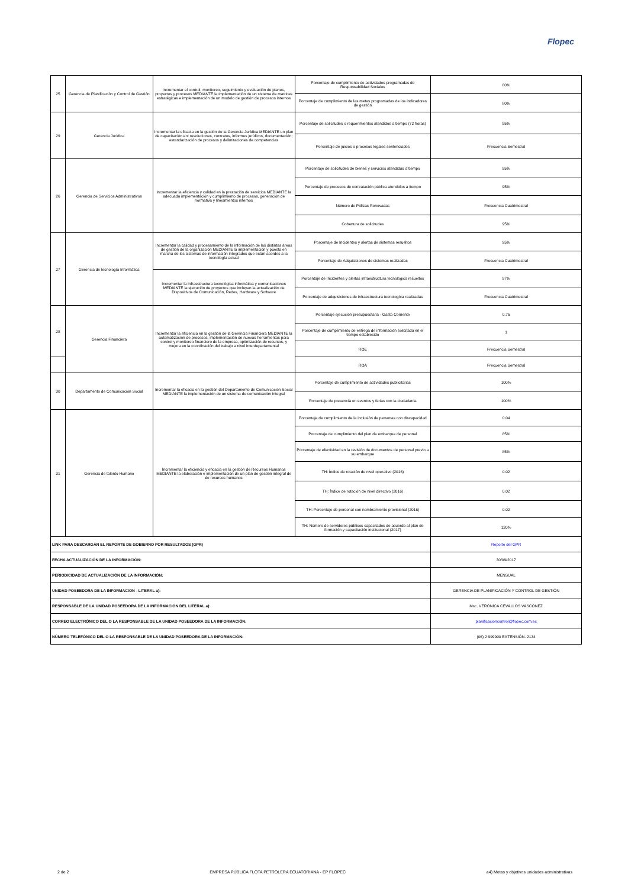Flopec
| 25 | Gerencia de Planificación y Control de Gestión | Incrementar el control, monitoreo, seguimiento y evaluación de planes, proyectos y procesos MEDIANTE la implementación de un sistema de matrices estratégicas e implementación de un modelo de gestión de procesos internos | Porcentaje de cumplimiento de actividades programadas de Responsabilidad Socialos | 80% |
| | | | Porcentaje de cumplimiento de las metas programadas de los indicadores de gestión | 80% |
| 29 | Gerencia Jurídica | Incrementar la eficacia en la gestión de la Gerencia Jurídica MEDIANTE un plan de capacitaciòn en: resoluciones, contratos, informes jurídicos, documentación; estandarización de procesos y delimitaciones de competencias | Porcentaje de solicitudes o requerimientos atendidos a tiempo (72 horas) | 95% |
| | | | Porcentaje de juicios o procesos legales sentenciados | Frecuencia Semestral |
| 26 | Gerencia de Servicios Administrativos | Incrementar la eficiencia y calidad en la prestación de servicios MEDIANTE la adecuada implementación y cumplimiento de procesos, generaciòn de normativa y lineamientos internos | Porcentaje de solicitudes de bienes y servicios atendidas a tiempo | 95% |
| | | | Porcentaje de procesos de contratación pública atendidos a tiempo | 95% |
| | | | Número de Pólizas Renovadas | Frecuencia Cuatrimestral |
| | | | Cobertura de solicitudes | 95% |
| 27 | Gerencia de tecnología Informática | Incrementar la calidad y procesamiento de la información de las distintas áreas de gestión de la organización MEDIANTE la implementación y puesta en marcha de los sistemas de información integrados que están acordes a la tecnología actual | Porcentaje de Incidentes y alertas de sistemas resueltos | 95% |
| | | | Porcentaje de Adquisiciones de sistemas realizadas | Frecuencia Cuatrimestral |
| | | Incrementar la infraestructura tecnológica informática y comunicaciones MEDIANTE la ejecución de proyectos que incluyan la actualización de Dispositivos de Comunicación, Redes, Hardware y Software | Porcentaje de Incidentes y alertas infraestructura tecnológica resueltos | 97% |
| | | | Porcentaje de adquisiciones de infraestructura tecnologíca realizadas | Frecuencia Cuatrimestral |
| 28 | Gerencia Financiera | Incrementar la eficiencia en la gestión de la Gerencia Financiera MEDIANTE la automatización de procesos, implementación de nuevas herramientas para control y monitoreo financiero de la empresa, optimización de recursos, y mejora en la coordinación del trabajo a nivel interdepartamental | Porcentaje ejecución presupuestaria - Gasto Corriente | 0.75 |
| | | | Porcentaje de cumplimiento de entrega de información solicitada en el tiempo establecido | 1 |
| | | | ROE | Frecuencia Semestral |
| | | | ROA | Frecuencia Semestral |
| 30 | Departamento de Comunicación Social | Incrementar la eficacia en la gestión del Departamento de Comunicación Social MEDIANTE la implementación de un sistema de comunicación integral | Porcentaje de cumplimiento de actividades publicitarias | 100% |
| | | | Porcentaje de presencia en eventos y ferias con la ciudadanía | 100% |
| 31 | Gerencia de talento Humano | Incrementar la eficiencia y eficacia en la gestión de Recursos Humanos MEDIANTE la elaboración e implementación de un plan de gestión integral de de recursos humanos | Porcentaje de cumplimiento de la inclusión de personas con discapacidad | 0.04 |
| | | | Porcentaje de cumplimiento del plan de embarque de personal | 85% |
| | | | Porcentaje de efectividad en la revisión de documentos de personal previo a su embarque | 85% |
| | | | TH: Índice de rotación de nivel operativo (2016) | 0.02 |
| | | | TH: Índice de rotación de nivel directivo (2016) | 0.02 |
| | | | TH: Porcentaje de personal con nombramiento provisional (2016) | 0.02 |
| | | | TH: Número de servidores públicos capacitados de acuerdo al plan de formación y capacitación institucional (2017) | 120% |
| LINK PARA DESCARGAR EL REPORTE DE GOBIERNO POR RESULTADOS (GPR) | | | | Reporte del GPR |
| FECHA ACTUALIZACIÓN DE LA INFORMACIÓN: | | | | 30/09/2017 |
| PERIODICIDAD DE ACTUALIZACIÓN DE LA INFORMACIÓN: | | | | MENSUAL |
| UNIDAD POSEEDORA DE LA INFORMACION - LITERAL a): | | | | GERENCIA DE PLANIFICACIÓN Y CONTROL DE GESTIÓN |
| RESPONSABLE DE LA UNIDAD POSEEDORA DE LA INFORMACIÓN DEL LITERAL a): | | | | Msc. VERÓNICA CEVALLOS VASCONEZ |
| CORREO ELECTRÓNICO DEL O LA RESPONSABLE DE LA UNIDAD POSEEDORA DE LA INFORMACIÓN: | | | | planificacioncontrol@flopec.com.ec |
| NÚMERO TELEFÓNICO DEL O LA RESPONSABLE DE LA UNIDAD POSEEDORA DE LA INFORMACIÓN: | | | | (06) 2 999900 EXTENSIÓN. 2134 |
2 de 2 EMPRESA PÚBLICA FLOTA PETROLERA ECUATORIANA - EP FLOPEC a4) Metas y objetivos unidades administrativas